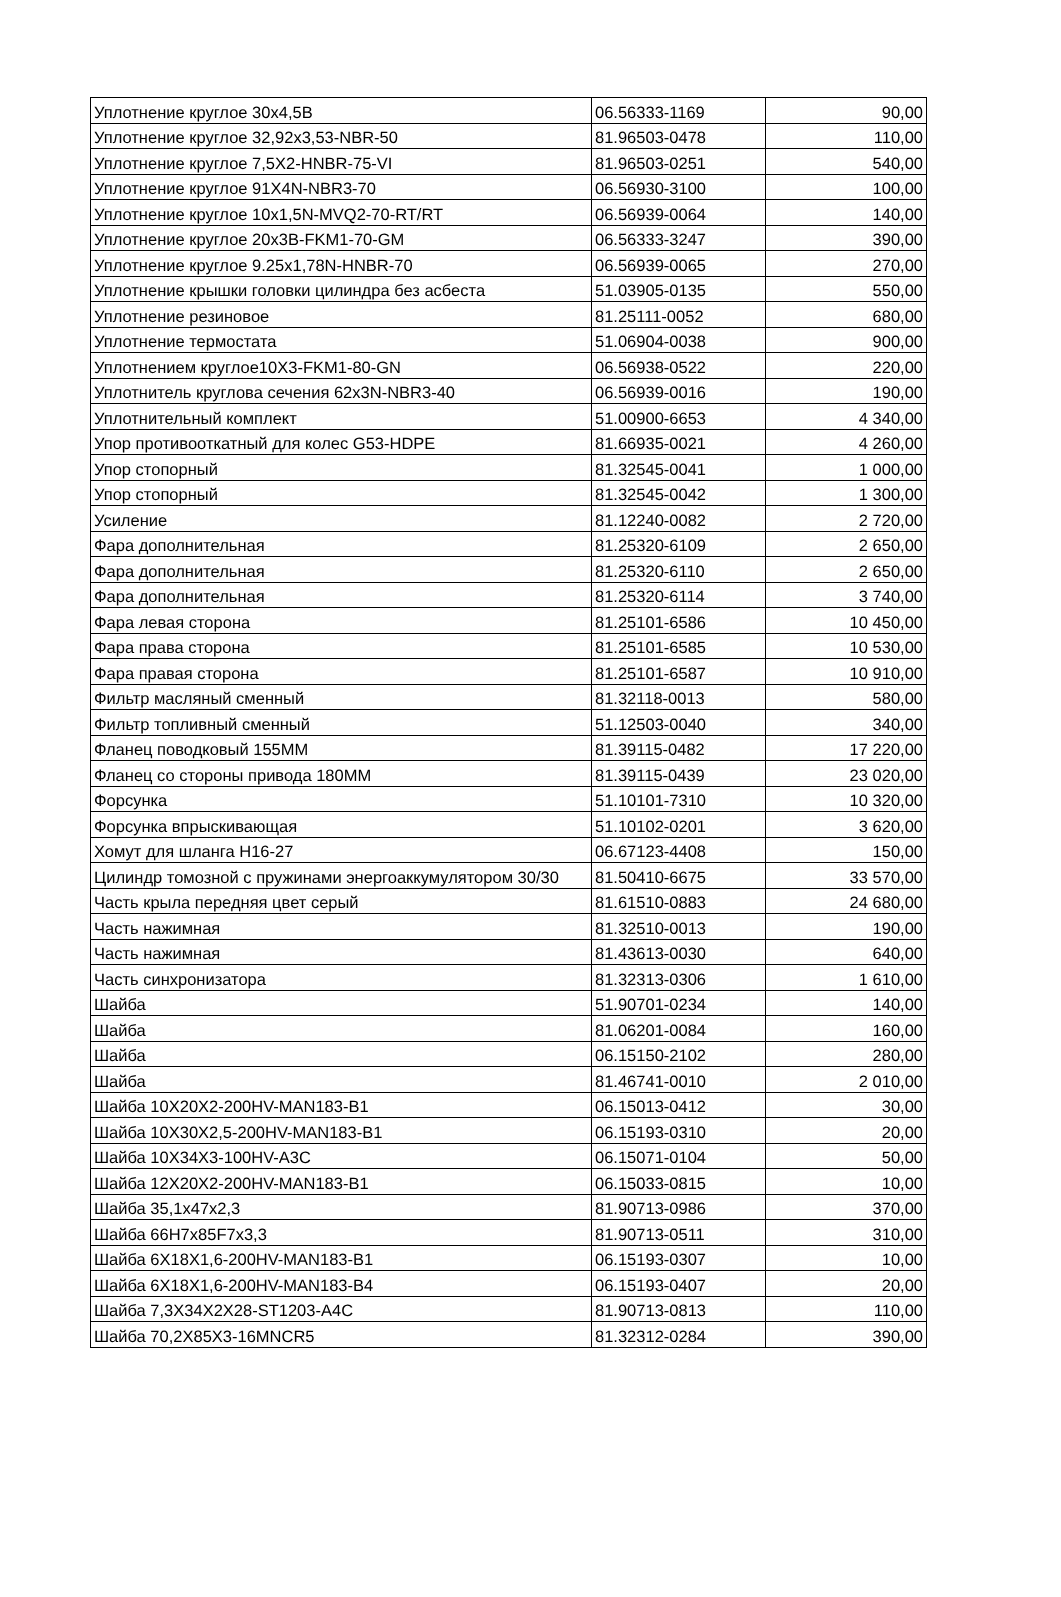| Уплотнение круглое 30x4,5B | 06.56333-1169 | 90,00 |
| Уплотнение круглое 32,92x3,53-NBR-50 | 81.96503-0478 | 110,00 |
| Уплотнение круглое 7,5X2-HNBR-75-VI | 81.96503-0251 | 540,00 |
| Уплотнение круглое 91X4N-NBR3-70 | 06.56930-3100 | 100,00 |
| Уплотнение круглое 10x1,5N-MVQ2-70-RT/RT | 06.56939-0064 | 140,00 |
| Уплотнение круглое 20x3B-FKM1-70-GM | 06.56333-3247 | 390,00 |
| Уплотнение круглое 9.25x1,78N-HNBR-70 | 06.56939-0065 | 270,00 |
| Уплотнение крышки головки цилиндра без асбеста | 51.03905-0135 | 550,00 |
| Уплотнение резиновое | 81.25111-0052 | 680,00 |
| Уплотнение термостата | 51.06904-0038 | 900,00 |
| Уплотнением круглое10X3-FKM1-80-GN | 06.56938-0522 | 220,00 |
| Уплотнитель круглова сечения 62x3N-NBR3-40 | 06.56939-0016 | 190,00 |
| Уплотнительный комплект | 51.00900-6653 | 4 340,00 |
| Упор противооткатный для колес G53-HDPE | 81.66935-0021 | 4 260,00 |
| Упор стопорный | 81.32545-0041 | 1 000,00 |
| Упор стопорный | 81.32545-0042 | 1 300,00 |
| Усиление | 81.12240-0082 | 2 720,00 |
| Фара дополнительная | 81.25320-6109 | 2 650,00 |
| Фара дополнительная | 81.25320-6110 | 2 650,00 |
| Фара дополнительная | 81.25320-6114 | 3 740,00 |
| Фара левая сторона | 81.25101-6586 | 10 450,00 |
| Фара права сторона | 81.25101-6585 | 10 530,00 |
| Фара правая сторона | 81.25101-6587 | 10 910,00 |
| Фильтр масляный сменный | 81.32118-0013 | 580,00 |
| Фильтр топливный сменный | 51.12503-0040 | 340,00 |
| Фланец поводковый 155MM | 81.39115-0482 | 17 220,00 |
| Фланец со стороны привода 180MM | 81.39115-0439 | 23 020,00 |
| Форсунка | 51.10101-7310 | 10 320,00 |
| Форсунка впрыскивающая | 51.10102-0201 | 3 620,00 |
| Хомут для шланга H16-27 | 06.67123-4408 | 150,00 |
| Цилиндр томозной с пружинами энергоаккумулятором 30/30 | 81.50410-6675 | 33 570,00 |
| Часть крыла передняя цвет серый | 81.61510-0883 | 24 680,00 |
| Часть нажимная | 81.32510-0013 | 190,00 |
| Часть нажимная | 81.43613-0030 | 640,00 |
| Часть синхронизатора | 81.32313-0306 | 1 610,00 |
| Шайба | 51.90701-0234 | 140,00 |
| Шайба | 81.06201-0084 | 160,00 |
| Шайба | 06.15150-2102 | 280,00 |
| Шайба | 81.46741-0010 | 2 010,00 |
| Шайба 10X20X2-200HV-MAN183-B1 | 06.15013-0412 | 30,00 |
| Шайба 10X30X2,5-200HV-MAN183-B1 | 06.15193-0310 | 20,00 |
| Шайба 10X34X3-100HV-A3C | 06.15071-0104 | 50,00 |
| Шайба 12X20X2-200HV-MAN183-B1 | 06.15033-0815 | 10,00 |
| Шайба 35,1x47x2,3 | 81.90713-0986 | 370,00 |
| Шайба 66H7x85F7x3,3 | 81.90713-0511 | 310,00 |
| Шайба 6X18X1,6-200HV-MAN183-B1 | 06.15193-0307 | 10,00 |
| Шайба 6X18X1,6-200HV-MAN183-B4 | 06.15193-0407 | 20,00 |
| Шайба 7,3X34X2X28-ST1203-A4C | 81.90713-0813 | 110,00 |
| Шайба 70,2X85X3-16MNCR5 | 81.32312-0284 | 390,00 |